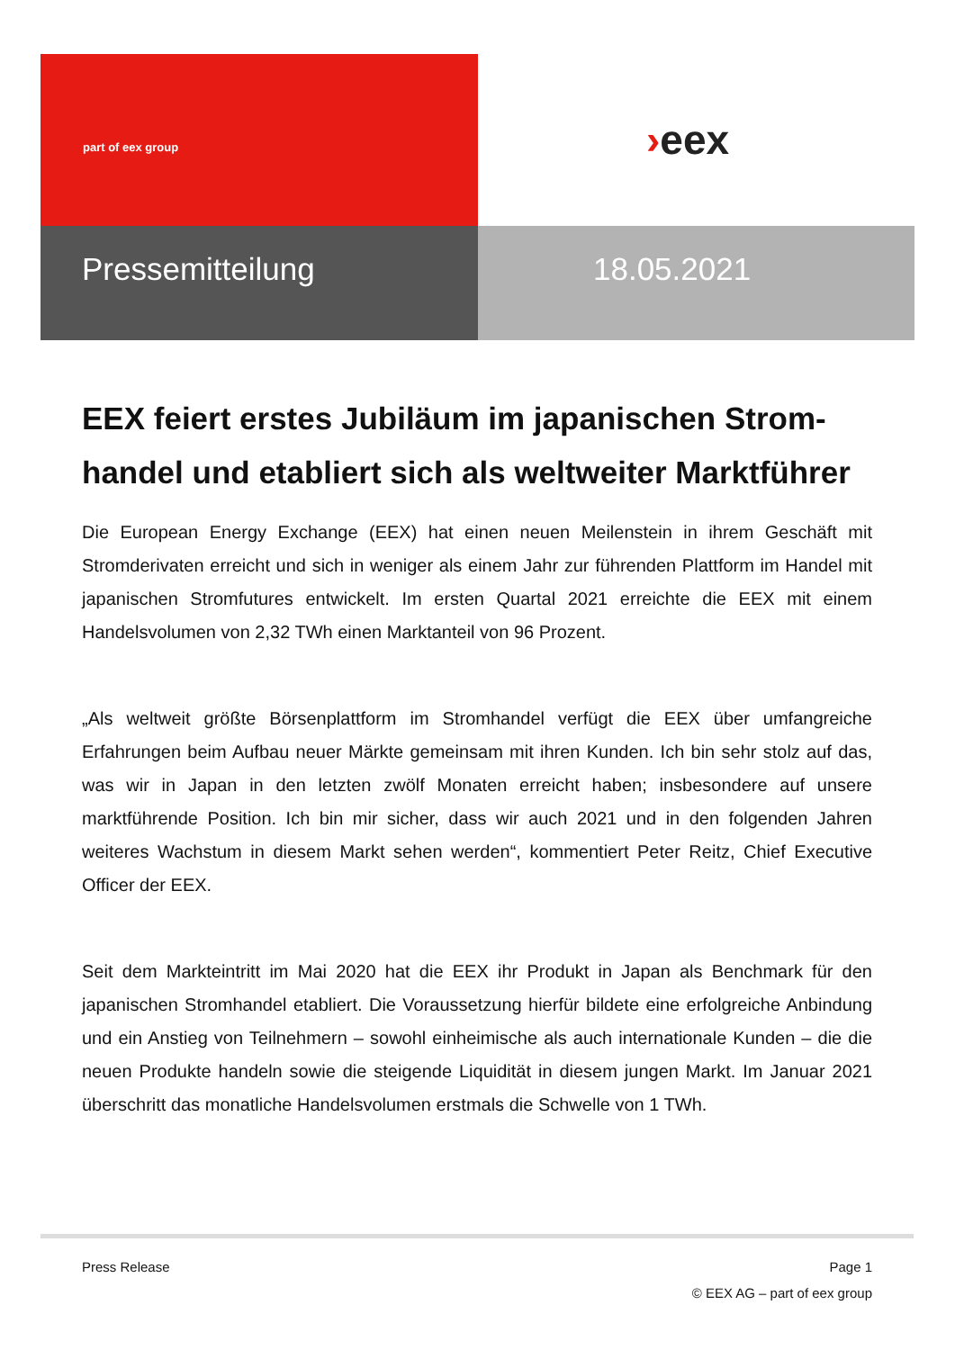part of eex group
›eex
Pressemitteilung 18.05.2021
EEX feiert erstes Jubiläum im japanischen Strom-handel und etabliert sich als weltweiter Marktführer
Die European Energy Exchange (EEX) hat einen neuen Meilenstein in ihrem Geschäft mit Stromderivaten erreicht und sich in weniger als einem Jahr zur führenden Plattform im Handel mit japanischen Stromfutures entwickelt. Im ersten Quartal 2021 erreichte die EEX mit einem Handelsvolumen von 2,32 TWh einen Marktanteil von 96 Prozent.
„Als weltweit größte Börsenplattform im Stromhandel verfügt die EEX über umfangreiche Erfahrungen beim Aufbau neuer Märkte gemeinsam mit ihren Kunden. Ich bin sehr stolz auf das, was wir in Japan in den letzten zwölf Monaten erreicht haben; insbesondere auf unsere marktführende Position. Ich bin mir sicher, dass wir auch 2021 und in den folgenden Jahren weiteres Wachstum in diesem Markt sehen werden“, kommentiert Peter Reitz, Chief Executive Officer der EEX.
Seit dem Markteintritt im Mai 2020 hat die EEX ihr Produkt in Japan als Benchmark für den japanischen Stromhandel etabliert. Die Voraussetzung hierfür bildete eine erfolgreiche Anbindung und ein Anstieg von Teilnehmern – sowohl einheimische als auch internationale Kunden – die die neuen Produkte handeln sowie die steigende Liquidität in diesem jungen Markt. Im Januar 2021 überschritt das monatliche Handelsvolumen erstmals die Schwelle von 1 TWh.
Press Release Page 1
© EEX AG – part of eex group